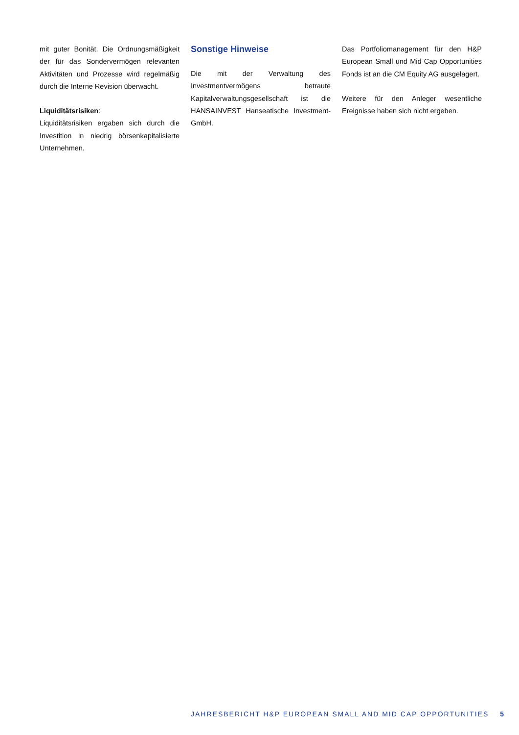mit guter Bonität. Die Ordnungsmäßigkeit der für das Sondervermögen relevanten Aktivitäten und Prozesse wird regelmäßig durch die Interne Revision überwacht.
Liquiditätsrisiken:
Liquiditätsrisiken ergaben sich durch die Investition in niedrig börsenkapitalisierte Unternehmen.
Sonstige Hinweise
Die mit der Verwaltung des Investmentvermögens betraute Kapitalverwaltungsgesellschaft ist die HANSAINVEST Hanseatische Investment-GmbH.
Das Portfoliomanagement für den H&P European Small und Mid Cap Opportunities Fonds ist an die CM Equity AG ausgelagert.
Weitere für den Anleger wesentliche Ereignisse haben sich nicht ergeben.
JAHRESBERICHT H&P EUROPEAN SMALL AND MID CAP OPPORTUNITIES 5